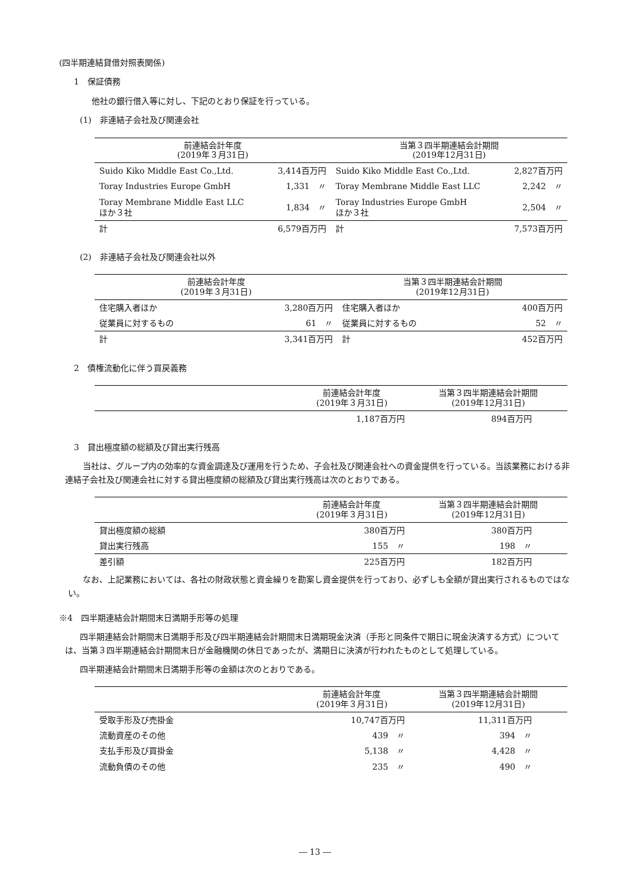(四半期連結貸借対照表関係)
1　保証債務
他社の銀行借入等に対し、下記のとおり保証を行っている。
(1)　非連結子会社及び関連会社
| 前連結会計年度 (2019年３月31日) | | 当第３四半期連結会計期間 (2019年12月31日) | |
| --- | --- | --- | --- |
| Suido Kiko Middle East Co.,Ltd. | 3,414百万円 | Suido Kiko Middle East Co.,Ltd. | 2,827百万円 |
| Toray Industries Europe GmbH | 1,331 〃 | Toray Membrane Middle East LLC | 2,242 〃 |
| Toray Membrane Middle East LLC ほか３社 | 1,834 〃 | Toray Industries Europe GmbH ほか３社 | 2,504 〃 |
| 計 | 6,579百万円 | 計 | 7,573百万円 |
(2)　非連結子会社及び関連会社以外
| 前連結会計年度 (2019年３月31日) | | 当第３四半期連結会計期間 (2019年12月31日) | |
| --- | --- | --- | --- |
| 住宅購入者ほか | 3,280百万円 | 住宅購入者ほか | 400百万円 |
| 従業員に対するもの | 61 〃 | 従業員に対するもの | 52 〃 |
| 計 | 3,341百万円 | 計 | 452百万円 |
2　債権流動化に伴う買戻義務
| | 前連結会計年度 (2019年３月31日) | 当第３四半期連結会計期間 (2019年12月31日) |
| --- | --- | --- |
| | 1,187百万円 | 894百万円 |
3　貸出極度額の総額及び貸出実行残高
当社は、グループ内の効率的な資金調達及び運用を行うため、子会社及び関連会社への資金提供を行っている。当該業務における非連結子会社及び関連会社に対する貸出極度額の総額及び貸出実行残高は次のとおりである。
| | 前連結会計年度 (2019年３月31日) | 当第３四半期連結会計期間 (2019年12月31日) |
| --- | --- | --- |
| 貸出極度額の総額 | 380百万円 | 380百万円 |
| 貸出実行残高 | 155 〃 | 198 〃 |
| 差引額 | 225百万円 | 182百万円 |
なお、上記業務においては、各社の財政状態と資金繰りを勘案し資金提供を行っており、必ずしも全額が貸出実行されるものではない。
※4　四半期連結会計期間末日満期手形等の処理
四半期連結会計期間末日満期手形及び四半期連結会計期間末日満期現金決済（手形と同条件で期日に現金決済する方式）については、当第３四半期連結会計期間末日が金融機関の休日であったが、満期日に決済が行われたものとして処理している。
四半期連結会計期間末日満期手形等の金額は次のとおりである。
| | 前連結会計年度 (2019年３月31日) | 当第３四半期連結会計期間 (2019年12月31日) |
| --- | --- | --- |
| 受取手形及び売掛金 | 10,747百万円 | 11,311百万円 |
| 流動資産のその他 | 439 〃 | 394 〃 |
| 支払手形及び買掛金 | 5,138 〃 | 4,428 〃 |
| 流動負債のその他 | 235 〃 | 490 〃 |
― 13 ―